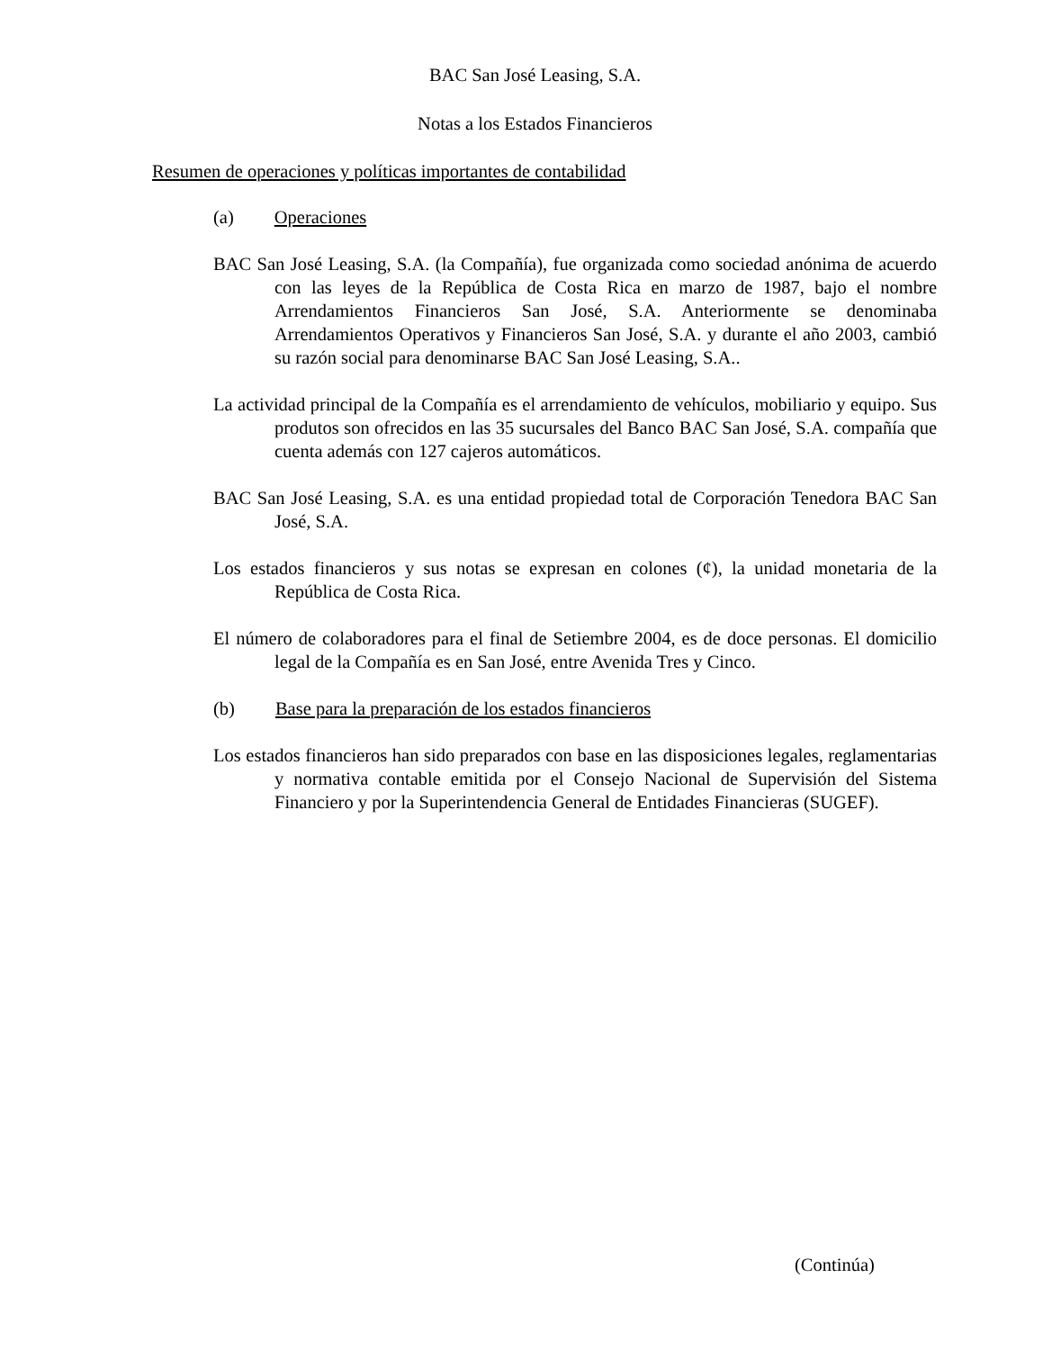BAC San José Leasing, S.A.
Notas a los Estados Financieros
Resumen de operaciones y políticas importantes de contabilidad
(a) Operaciones
BAC San José Leasing, S.A. (la Compañía), fue organizada como sociedad anónima de acuerdo con las leyes de la República de Costa Rica en marzo de 1987, bajo el nombre Arrendamientos Financieros San José, S.A. Anteriormente se denominaba Arrendamientos Operativos y Financieros San José, S.A. y durante el año 2003, cambió su razón social para denominarse BAC San José Leasing, S.A..
La actividad principal de la Compañía es el arrendamiento de vehículos, mobiliario y equipo. Sus produtos son ofrecidos en las 35 sucursales del Banco BAC San José, S.A. compañía que cuenta además con 127 cajeros automáticos.
BAC San José Leasing, S.A. es una entidad propiedad total de Corporación Tenedora BAC San José, S.A.
Los estados financieros y sus notas se expresan en colones (¢), la unidad monetaria de la República de Costa Rica.
El número de colaboradores para el final de Setiembre 2004, es de doce personas. El domicilio legal de la Compañía es en San José, entre Avenida Tres y Cinco.
(b) Base para la preparación de los estados financieros
Los estados financieros han sido preparados con base en las disposiciones legales, reglamentarias y normativa contable emitida por el Consejo Nacional de Supervisión del Sistema Financiero y por la Superintendencia General de Entidades Financieras (SUGEF).
(Continúa)